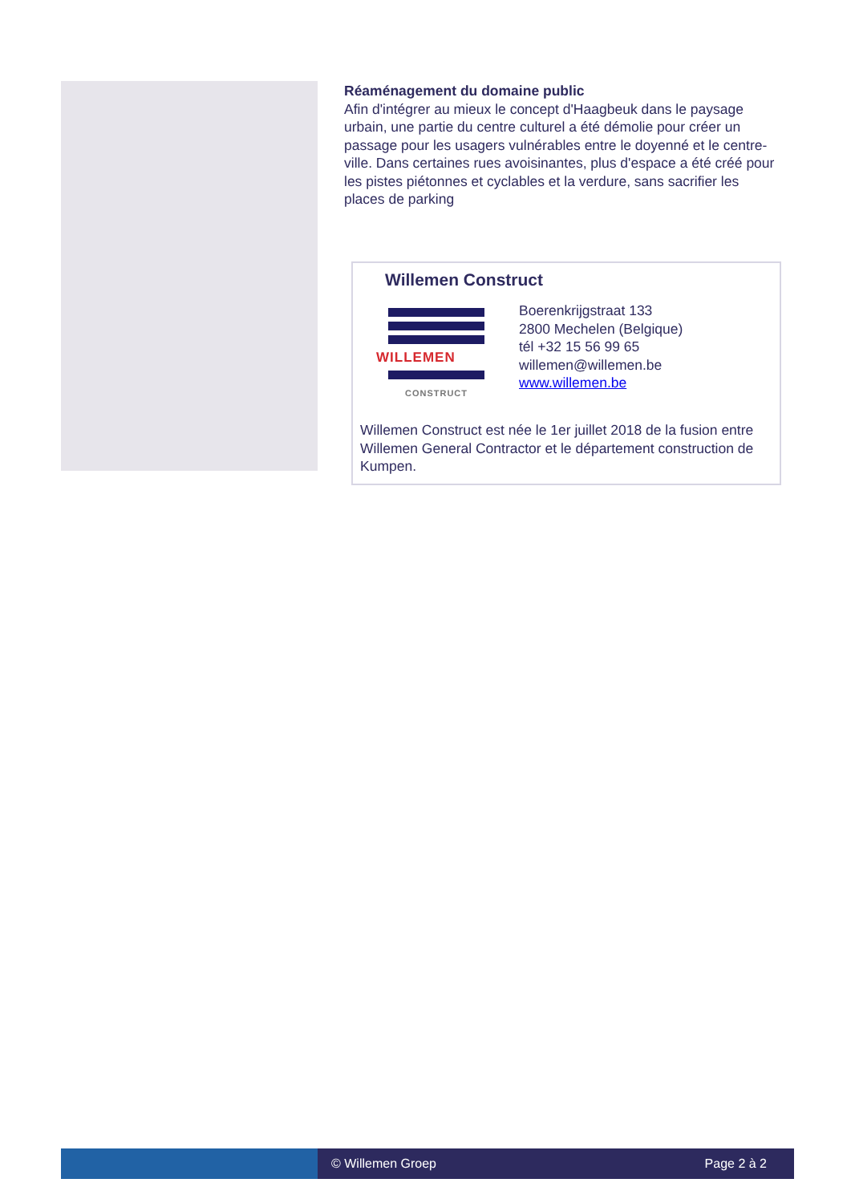Réaménagement du domaine public
Afin d'intégrer au mieux le concept d'Haagbeuk dans le paysage urbain, une partie du centre culturel a été démolie pour créer un passage pour les usagers vulnérables entre le doyenné et le centre-ville. Dans certaines rues avoisinantes, plus d'espace a été créé pour les pistes piétonnes et cyclables et la verdure, sans sacrifier les places de parking
Willemen Construct
WILLEMEN
CONSTRUCT
Boerenkrijgstraat 133
2800 Mechelen (Belgique)
tél +32 15 56 99 65
willemen@willemen.be
www.willemen.be
Willemen Construct est née le 1er juillet 2018 de la fusion entre Willemen General Contractor et le département construction de Kumpen.
© Willemen Groep Page 2 à 2